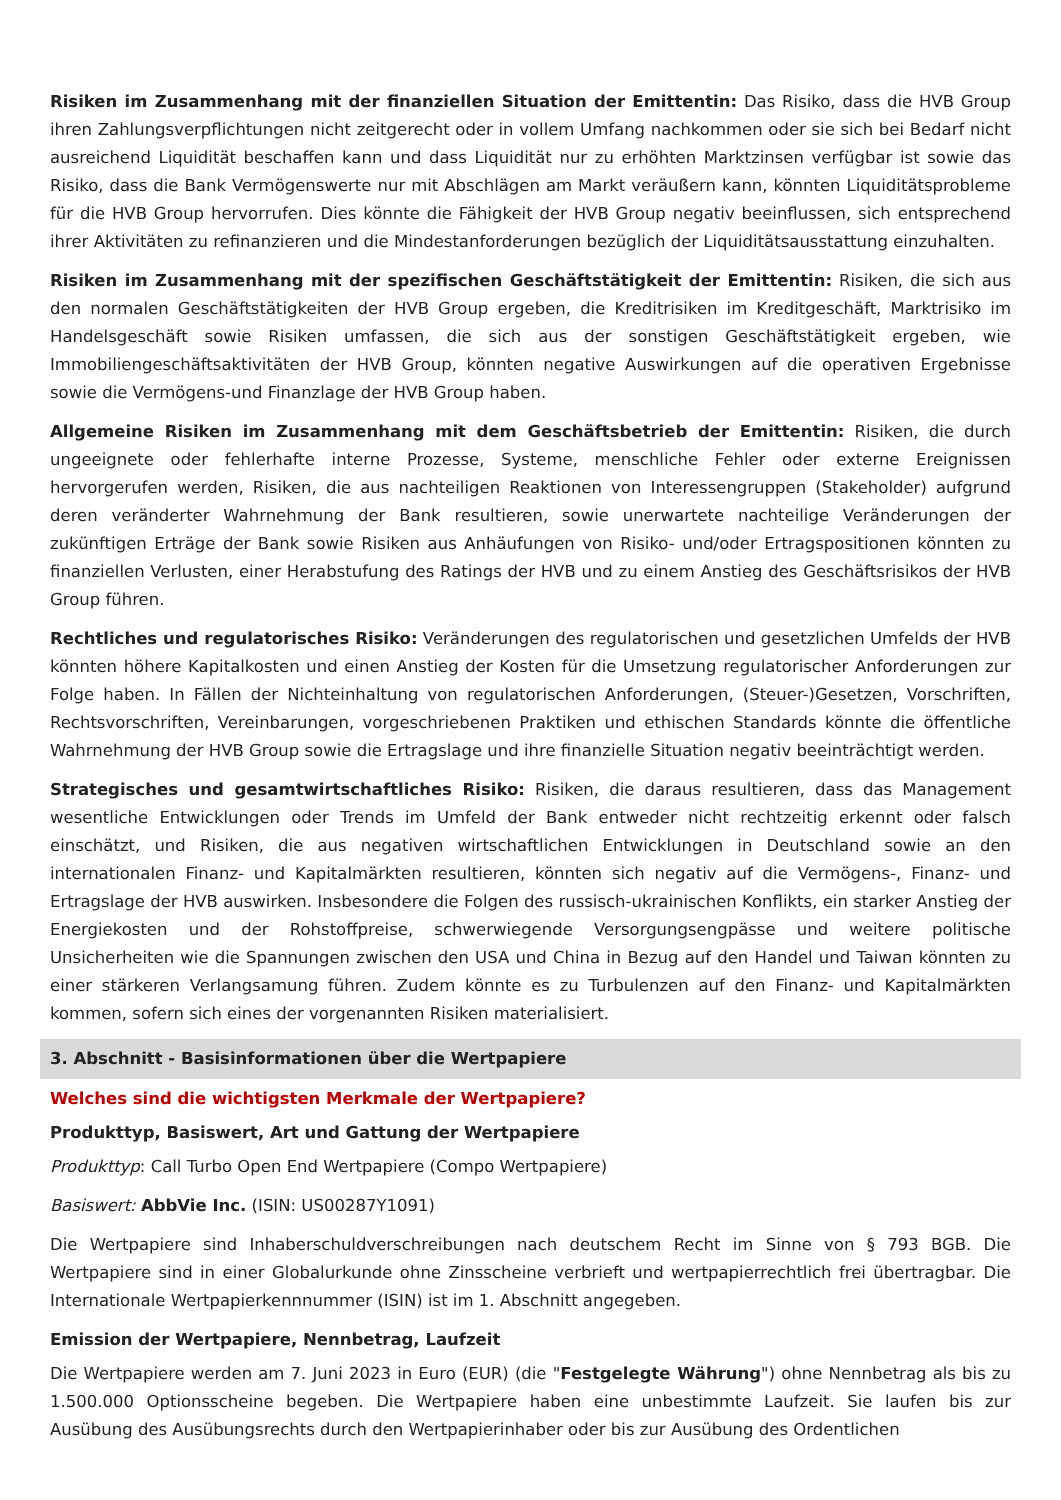Risiken im Zusammenhang mit der finanziellen Situation der Emittentin: Das Risiko, dass die HVB Group ihren Zahlungsverpflichtungen nicht zeitgerecht oder in vollem Umfang nachkommen oder sie sich bei Bedarf nicht ausreichend Liquidität beschaffen kann und dass Liquidität nur zu erhöhten Marktzinsen verfügbar ist sowie das Risiko, dass die Bank Vermögenswerte nur mit Abschlägen am Markt veräußern kann, könnten Liquiditätsprobleme für die HVB Group hervorrufen. Dies könnte die Fähigkeit der HVB Group negativ beeinflussen, sich entsprechend ihrer Aktivitäten zu refinanzieren und die Mindestanforderungen bezüglich der Liquiditätsausstattung einzuhalten.
Risiken im Zusammenhang mit der spezifischen Geschäftstätigkeit der Emittentin: Risiken, die sich aus den normalen Geschäftstätigkeiten der HVB Group ergeben, die Kreditrisiken im Kreditgeschäft, Marktrisiko im Handelsgeschäft sowie Risiken umfassen, die sich aus der sonstigen Geschäftstätigkeit ergeben, wie Immobiliengeschäftsaktivitäten der HVB Group, könnten negative Auswirkungen auf die operativen Ergebnisse sowie die Vermögens-und Finanzlage der HVB Group haben.
Allgemeine Risiken im Zusammenhang mit dem Geschäftsbetrieb der Emittentin: Risiken, die durch ungeeignete oder fehlerhafte interne Prozesse, Systeme, menschliche Fehler oder externe Ereignissen hervorgerufen werden, Risiken, die aus nachteiligen Reaktionen von Interessengruppen (Stakeholder) aufgrund deren veränderter Wahrnehmung der Bank resultieren, sowie unerwartete nachteilige Veränderungen der zukünftigen Erträge der Bank sowie Risiken aus Anhäufungen von Risiko- und/oder Ertragspositionen könnten zu finanziellen Verlusten, einer Herabstufung des Ratings der HVB und zu einem Anstieg des Geschäftsrisikos der HVB Group führen.
Rechtliches und regulatorisches Risiko: Veränderungen des regulatorischen und gesetzlichen Umfelds der HVB könnten höhere Kapitalkosten und einen Anstieg der Kosten für die Umsetzung regulatorischer Anforderungen zur Folge haben. In Fällen der Nichteinhaltung von regulatorischen Anforderungen, (Steuer-)Gesetzen, Vorschriften, Rechtsvorschriften, Vereinbarungen, vorgeschriebenen Praktiken und ethischen Standards könnte die öffentliche Wahrnehmung der HVB Group sowie die Ertragslage und ihre finanzielle Situation negativ beeinträchtigt werden.
Strategisches und gesamtwirtschaftliches Risiko: Risiken, die daraus resultieren, dass das Management wesentliche Entwicklungen oder Trends im Umfeld der Bank entweder nicht rechtzeitig erkennt oder falsch einschätzt, und Risiken, die aus negativen wirtschaftlichen Entwicklungen in Deutschland sowie an den internationalen Finanz- und Kapitalmärkten resultieren, könnten sich negativ auf die Vermögens-, Finanz- und Ertragslage der HVB auswirken. Insbesondere die Folgen des russisch-ukrainischen Konflikts, ein starker Anstieg der Energiekosten und der Rohstoffpreise, schwerwiegende Versorgungsengpässe und weitere politische Unsicherheiten wie die Spannungen zwischen den USA und China in Bezug auf den Handel und Taiwan könnten zu einer stärkeren Verlangsamung führen. Zudem könnte es zu Turbulenzen auf den Finanz- und Kapitalmärkten kommen, sofern sich eines der vorgenannten Risiken materialisiert.
3. Abschnitt - Basisinformationen über die Wertpapiere
Welches sind die wichtigsten Merkmale der Wertpapiere?
Produkttyp, Basiswert, Art und Gattung der Wertpapiere
Produkttyp: Call Turbo Open End Wertpapiere (Compo Wertpapiere)
Basiswert: AbbVie Inc. (ISIN: US00287Y1091)
Die Wertpapiere sind Inhaberschuldverschreibungen nach deutschem Recht im Sinne von § 793 BGB. Die Wertpapiere sind in einer Globalurkunde ohne Zinsscheine verbrieft und wertpapierrechtlich frei übertragbar. Die Internationale Wertpapierkennnummer (ISIN) ist im 1. Abschnitt angegeben.
Emission der Wertpapiere, Nennbetrag, Laufzeit
Die Wertpapiere werden am 7. Juni 2023 in Euro (EUR) (die "Festgelegte Währung") ohne Nennbetrag als bis zu 1.500.000 Optionsscheine begeben. Die Wertpapiere haben eine unbestimmte Laufzeit. Sie laufen bis zur Ausübung des Ausübungsrechts durch den Wertpapierinhaber oder bis zur Ausübung des Ordentlichen